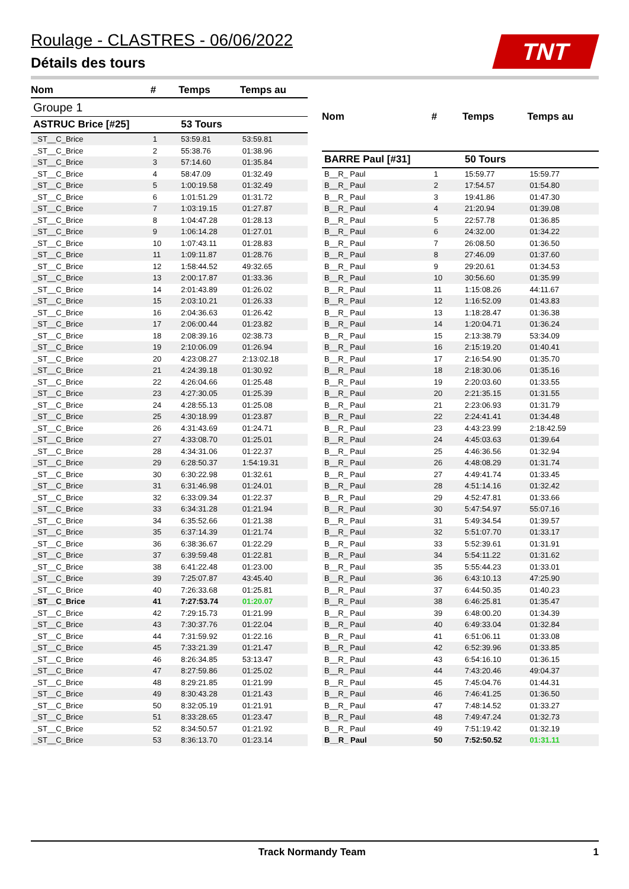Roulage - CLASTRES - 06/06/2022
Détails des tours
TNT
| Nom | # | Temps | Temps au |
| --- | --- | --- | --- |
| Groupe 1 | | | |
| ASTRUC Brice [#25] | | 53 Tours | |
| _ST__C_Brice | 1 | 53:59.81 | 53:59.81 |
| _ST__C_Brice | 2 | 55:38.76 | 01:38.96 |
| _ST__C_Brice | 3 | 57:14.60 | 01:35.84 |
| _ST__C_Brice | 4 | 58:47.09 | 01:32.49 |
| _ST__C_Brice | 5 | 1:00:19.58 | 01:32.49 |
| _ST__C_Brice | 6 | 1:01:51.29 | 01:31.72 |
| _ST__C_Brice | 7 | 1:03:19.15 | 01:27.87 |
| _ST__C_Brice | 8 | 1:04:47.28 | 01:28.13 |
| _ST__C_Brice | 9 | 1:06:14.28 | 01:27.01 |
| _ST__C_Brice | 10 | 1:07:43.11 | 01:28.83 |
| _ST__C_Brice | 11 | 1:09:11.87 | 01:28.76 |
| _ST__C_Brice | 12 | 1:58:44.52 | 49:32.65 |
| _ST__C_Brice | 13 | 2:00:17.87 | 01:33.36 |
| _ST__C_Brice | 14 | 2:01:43.89 | 01:26.02 |
| _ST__C_Brice | 15 | 2:03:10.21 | 01:26.33 |
| _ST__C_Brice | 16 | 2:04:36.63 | 01:26.42 |
| _ST__C_Brice | 17 | 2:06:00.44 | 01:23.82 |
| _ST__C_Brice | 18 | 2:08:39.16 | 02:38.73 |
| _ST__C_Brice | 19 | 2:10:06.09 | 01:26.94 |
| _ST__C_Brice | 20 | 4:23:08.27 | 2:13:02.18 |
| _ST__C_Brice | 21 | 4:24:39.18 | 01:30.92 |
| _ST__C_Brice | 22 | 4:26:04.66 | 01:25.48 |
| _ST__C_Brice | 23 | 4:27:30.05 | 01:25.39 |
| _ST__C_Brice | 24 | 4:28:55.13 | 01:25.08 |
| _ST__C_Brice | 25 | 4:30:18.99 | 01:23.87 |
| _ST__C_Brice | 26 | 4:31:43.69 | 01:24.71 |
| _ST__C_Brice | 27 | 4:33:08.70 | 01:25.01 |
| _ST__C_Brice | 28 | 4:34:31.06 | 01:22.37 |
| _ST__C_Brice | 29 | 6:28:50.37 | 1:54:19.31 |
| _ST__C_Brice | 30 | 6:30:22.98 | 01:32.61 |
| _ST__C_Brice | 31 | 6:31:46.98 | 01:24.01 |
| _ST__C_Brice | 32 | 6:33:09.34 | 01:22.37 |
| _ST__C_Brice | 33 | 6:34:31.28 | 01:21.94 |
| _ST__C_Brice | 34 | 6:35:52.66 | 01:21.38 |
| _ST__C_Brice | 35 | 6:37:14.39 | 01:21.74 |
| _ST__C_Brice | 36 | 6:38:36.67 | 01:22.29 |
| _ST__C_Brice | 37 | 6:39:59.48 | 01:22.81 |
| _ST__C_Brice | 38 | 6:41:22.48 | 01:23.00 |
| _ST__C_Brice | 39 | 7:25:07.87 | 43:45.40 |
| _ST__C_Brice | 40 | 7:26:33.68 | 01:25.81 |
| _ST__C_Brice | 41 | 7:27:53.74 | 01:20.07 |
| _ST__C_Brice | 42 | 7:29:15.73 | 01:21.99 |
| _ST__C_Brice | 43 | 7:30:37.76 | 01:22.04 |
| _ST__C_Brice | 44 | 7:31:59.92 | 01:22.16 |
| _ST__C_Brice | 45 | 7:33:21.39 | 01:21.47 |
| _ST__C_Brice | 46 | 8:26:34.85 | 53:13.47 |
| _ST__C_Brice | 47 | 8:27:59.86 | 01:25.02 |
| _ST__C_Brice | 48 | 8:29:21.85 | 01:21.99 |
| _ST__C_Brice | 49 | 8:30:43.28 | 01:21.43 |
| _ST__C_Brice | 50 | 8:32:05.19 | 01:21.91 |
| _ST__C_Brice | 51 | 8:33:28.65 | 01:23.47 |
| _ST__C_Brice | 52 | 8:34:50.57 | 01:21.92 |
| _ST__C_Brice | 53 | 8:36:13.70 | 01:23.14 |
| Nom | # | Temps | Temps au |
| --- | --- | --- | --- |
| BARRE Paul [#31] | | 50 Tours | |
| B__R_ Paul | 1 | 15:59.77 | 15:59.77 |
| B__R_ Paul | 2 | 17:54.57 | 01:54.80 |
| B__R_ Paul | 3 | 19:41.86 | 01:47.30 |
| B__R_ Paul | 4 | 21:20.94 | 01:39.08 |
| B__R_ Paul | 5 | 22:57.78 | 01:36.85 |
| B__R_ Paul | 6 | 24:32.00 | 01:34.22 |
| B__R_ Paul | 7 | 26:08.50 | 01:36.50 |
| B__R_ Paul | 8 | 27:46.09 | 01:37.60 |
| B__R_ Paul | 9 | 29:20.61 | 01:34.53 |
| B__R_ Paul | 10 | 30:56.60 | 01:35.99 |
| B__R_ Paul | 11 | 1:15:08.26 | 44:11.67 |
| B__R_ Paul | 12 | 1:16:52.09 | 01:43.83 |
| B__R_ Paul | 13 | 1:18:28.47 | 01:36.38 |
| B__R_ Paul | 14 | 1:20:04.71 | 01:36.24 |
| B__R_ Paul | 15 | 2:13:38.79 | 53:34.09 |
| B__R_ Paul | 16 | 2:15:19.20 | 01:40.41 |
| B__R_ Paul | 17 | 2:16:54.90 | 01:35.70 |
| B__R_ Paul | 18 | 2:18:30.06 | 01:35.16 |
| B__R_ Paul | 19 | 2:20:03.60 | 01:33.55 |
| B__R_ Paul | 20 | 2:21:35.15 | 01:31.55 |
| B__R_ Paul | 21 | 2:23:06.93 | 01:31.79 |
| B__R_ Paul | 22 | 2:24:41.41 | 01:34.48 |
| B__R_ Paul | 23 | 4:43:23.99 | 2:18:42.59 |
| B__R_ Paul | 24 | 4:45:03.63 | 01:39.64 |
| B__R_ Paul | 25 | 4:46:36.56 | 01:32.94 |
| B__R_ Paul | 26 | 4:48:08.29 | 01:31.74 |
| B__R_ Paul | 27 | 4:49:41.74 | 01:33.45 |
| B__R_ Paul | 28 | 4:51:14.16 | 01:32.42 |
| B__R_ Paul | 29 | 4:52:47.81 | 01:33.66 |
| B__R_ Paul | 30 | 5:47:54.97 | 55:07.16 |
| B__R_ Paul | 31 | 5:49:34.54 | 01:39.57 |
| B__R_ Paul | 32 | 5:51:07.70 | 01:33.17 |
| B__R_ Paul | 33 | 5:52:39.61 | 01:31.91 |
| B__R_ Paul | 34 | 5:54:11.22 | 01:31.62 |
| B__R_ Paul | 35 | 5:55:44.23 | 01:33.01 |
| B__R_ Paul | 36 | 6:43:10.13 | 47:25.90 |
| B__R_ Paul | 37 | 6:44:50.35 | 01:40.23 |
| B__R_ Paul | 38 | 6:46:25.81 | 01:35.47 |
| B__R_ Paul | 39 | 6:48:00.20 | 01:34.39 |
| B__R_ Paul | 40 | 6:49:33.04 | 01:32.84 |
| B__R_ Paul | 41 | 6:51:06.11 | 01:33.08 |
| B__R_ Paul | 42 | 6:52:39.96 | 01:33.85 |
| B__R_ Paul | 43 | 6:54:16.10 | 01:36.15 |
| B__R_ Paul | 44 | 7:43:20.46 | 49:04.37 |
| B__R_ Paul | 45 | 7:45:04.76 | 01:44.31 |
| B__R_ Paul | 46 | 7:46:41.25 | 01:36.50 |
| B__R_ Paul | 47 | 7:48:14.52 | 01:33.27 |
| B__R_ Paul | 48 | 7:49:47.24 | 01:32.73 |
| B__R_ Paul | 49 | 7:51:19.42 | 01:32.19 |
| B__R_ Paul | 50 | 7:52:50.52 | 01:31.11 |
Track Normandy Team 1